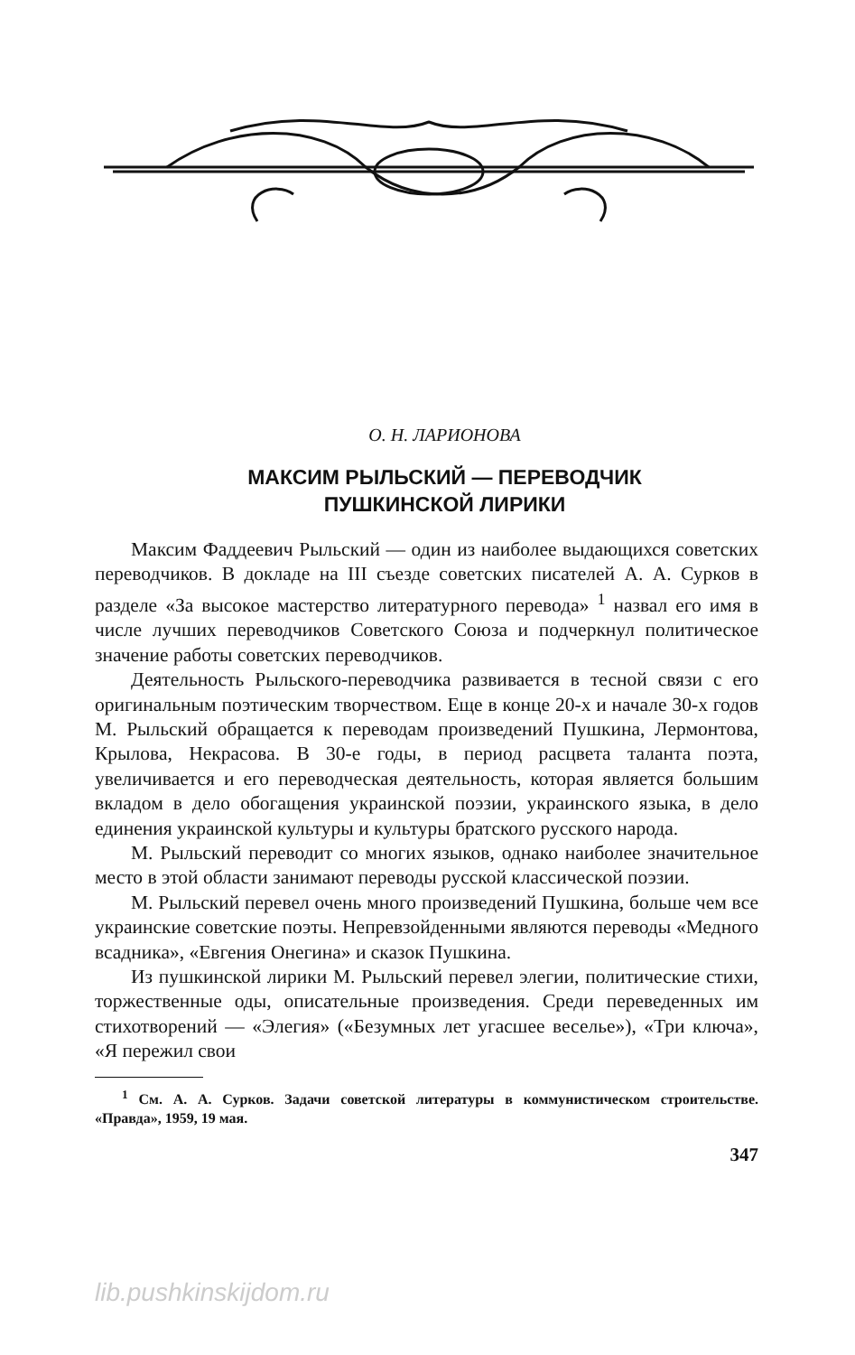О. Н. ЛАРИОНОВА
МАКСИМ РЫЛЬСКИЙ — ПЕРЕВОДЧИК
ПУШКИНСКОЙ ЛИРИКИ
Максим Фаддеевич Рыльский — один из наиболее выдающихся советских переводчиков. В докладе на III съезде советских писателей А. А. Сурков в разделе «За высокое мастерство литературного перевода» <sup>1</sup> назвал его имя в числе лучших переводчиков Советского Союза и подчеркнул политическое значение работы советских переводчиков.
Деятельность Рыльского-переводчика развивается в тесной связи с его оригинальным поэтическим творчеством. Еще в конце 20-х и начале 30-х годов М. Рыльский обращается к переводам произведений Пушкина, Лермонтова, Крылова, Некрасова. В 30-е годы, в период расцвета таланта поэта, увеличивается и его переводческая деятельность, которая является большим вкладом в дело обогащения украинской поэзии, украинского языка, в дело единения украинской культуры и культуры братского русского народа.
М. Рыльский переводит со многих языков, однако наиболее значительное место в этой области занимают переводы русской классической поэзии.
М. Рыльский перевел очень много произведений Пушкина, больше чем все украинские советские поэты. Непревзойденными являются переводы «Медного всадника», «Евгения Онегина» и сказок Пушкина.
Из пушкинской лирики М. Рыльский перевел элегии, политические стихи, торжественные оды, описательные произведения. Среди переведенных им стихотворений — «Элегия» («Безумных лет угасшее веселье»), «Три ключа», «Я пережил свои
<sup>1</sup> См. А. А. Сурков. Задачи советской литературы в коммунистическом строительстве. «Правда», 1959, 19 мая.
347
lib.pushkinskijdom.ru